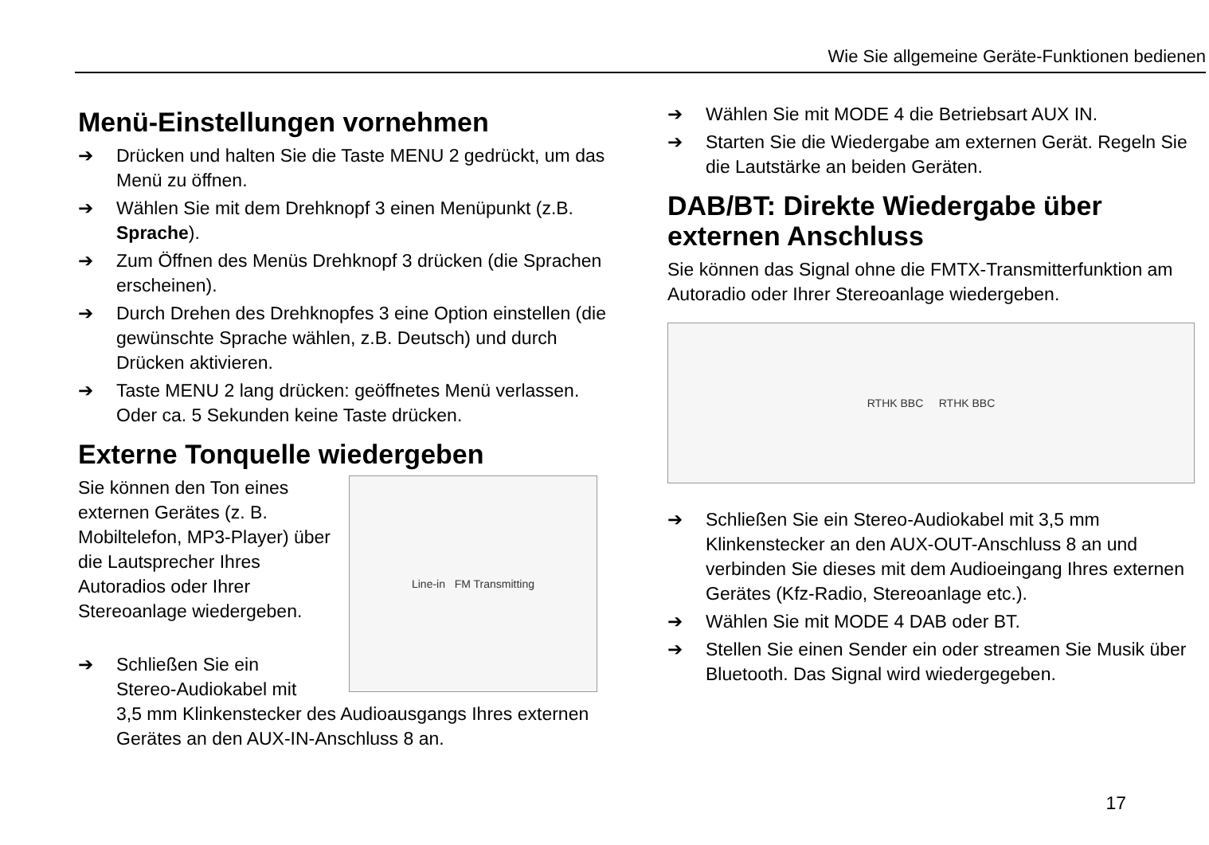Wie Sie allgemeine Geräte-Funktionen bedienen
Menü-Einstellungen vornehmen
➔ Drücken und halten Sie die Taste MENU 2 gedrückt, um das Menü zu öffnen.
➔ Wählen Sie mit dem Drehknopf 3 einen Menüpunkt (z.B. Sprache).
➔ Zum Öffnen des Menüs Drehknopf 3 drücken (die Sprachen erscheinen).
➔ Durch Drehen des Drehknopfes 3 eine Option einstellen (die gewünschte Sprache wählen, z.B. Deutsch) und durch Drücken aktivieren.
➔ Taste MENU 2 lang drücken: geöffnetes Menü verlassen. Oder ca. 5 Sekunden keine Taste drücken.
Externe Tonquelle wiedergeben
Sie können den Ton eines externen Gerätes (z. B. Mobiltelefon, MP3-Player) über die Lautsprecher Ihres Autoradios oder Ihrer Stereoanlage wiedergeben.
Line-in FM Transmitting
➔ Schließen Sie ein
Stereo-Audiokabel mit
3,5 mm Klinkenstecker des Audioausgangs Ihres externen Gerätes an den AUX-IN-Anschluss 8 an.
➔ Wählen Sie mit MODE 4 die Betriebsart AUX IN.
➔ Starten Sie die Wiedergabe am externen Gerät. Regeln Sie die Lautstärke an beiden Geräten.
DAB/BT: Direkte Wiedergabe über externen Anschluss
Sie können das Signal ohne die FMTX-Transmitterfunktion am Autoradio oder Ihrer Stereoanlage wiedergeben.
RTHK BBC RTHK BBC
➔ Schließen Sie ein Stereo-Audiokabel mit 3,5 mm Klinkenstecker an den AUX-OUT-Anschluss 8 an und verbinden Sie dieses mit dem Audioeingang Ihres externen Gerätes (Kfz-Radio, Stereoanlage etc.).
➔ Wählen Sie mit MODE 4 DAB oder BT.
➔ Stellen Sie einen Sender ein oder streamen Sie Musik über Bluetooth. Das Signal wird wiedergegeben.
17